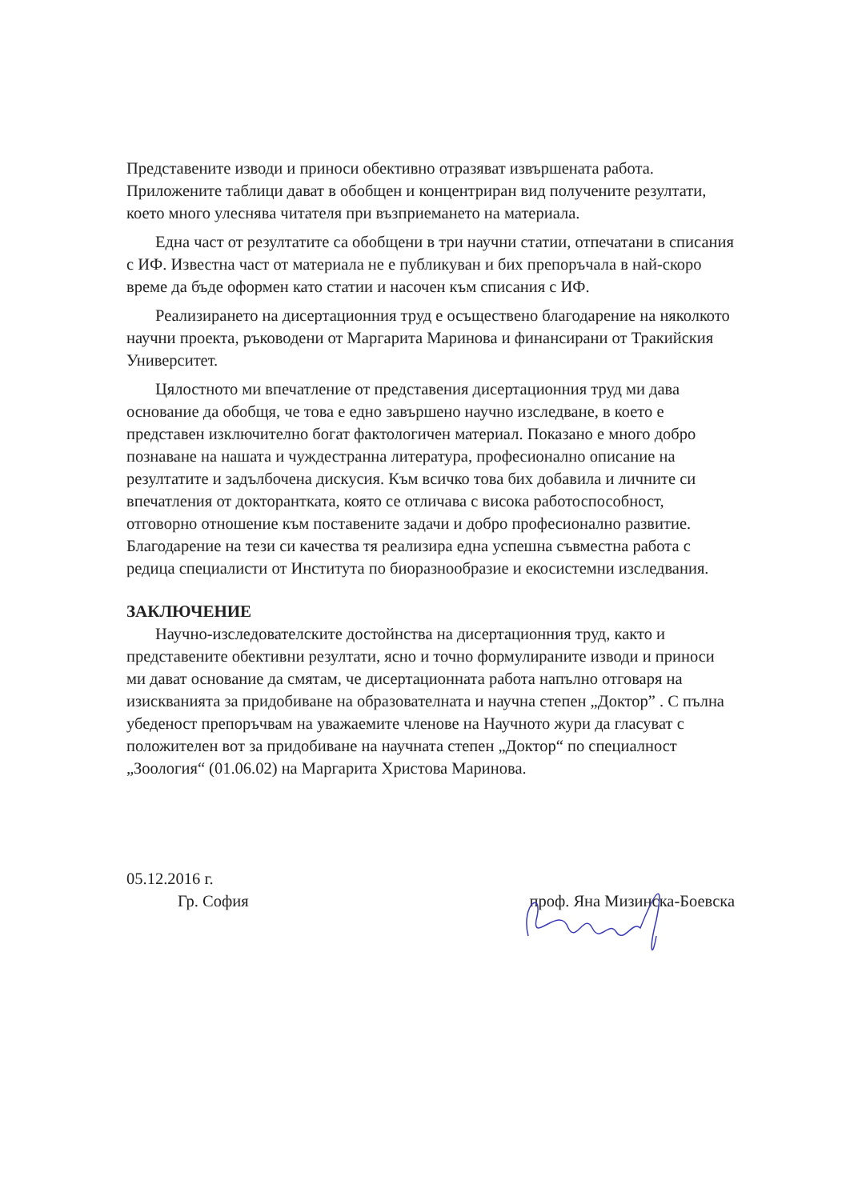Представените изводи и приноси обективно отразяват извършената работа. Приложените таблици дават в обобщен и концентриран вид получените резултати, което много улеснява читателя при възприемането на материала.
Една част от резултатите са обобщени в три научни статии, отпечатани в списания с ИФ. Известна част от материала не е публикуван и бих препоръчала в най-скоро време да бъде оформен като статии и насочен към списания с ИФ.
Реализирането на дисертационния труд е осъществено благодарение на няколкото научни проекта, ръководени от Маргарита Маринова и финансирани от Тракийския Университет.
Цялостното ми впечатление от представения дисертационния труд ми дава основание да обобщя, че това е едно завършено научно изследване, в което е представен изключително богат фактологичен материал. Показано е много добро познаване на нашата и чуждестранна литература, професионално описание на резултатите и задълбочена дискусия. Към всичко това бих добавила и личните си впечатления от докторантката, която се отличава с висока работоспособност, отговорно отношение към поставените задачи и добро професионално развитие. Благодарение на тези си качества тя реализира една успешна съвместна работа с редица специалисти от Института по биоразнообразие и екосистемни изследвания.
ЗАКЛЮЧЕНИЕ
Научно-изследователските достойнства на дисертационния труд, както и представените обективни резултати, ясно и точно формулираните изводи и приноси ми дават основание да смятам, че дисертационната работа напълно отговаря на изискванията за придобиване на образователната и научна степен „Доктор” . С пълна убеденост препоръчвам на уважаемите членове на Научното жури да гласуват с положителен вот за придобиване на научната степен „Доктор“ по специалност „Зоология“ (01.06.02) на Маргарита Христова Маринова.
05.12.2016 г.
Гр. София проф. Яна Мизинска-Боевска